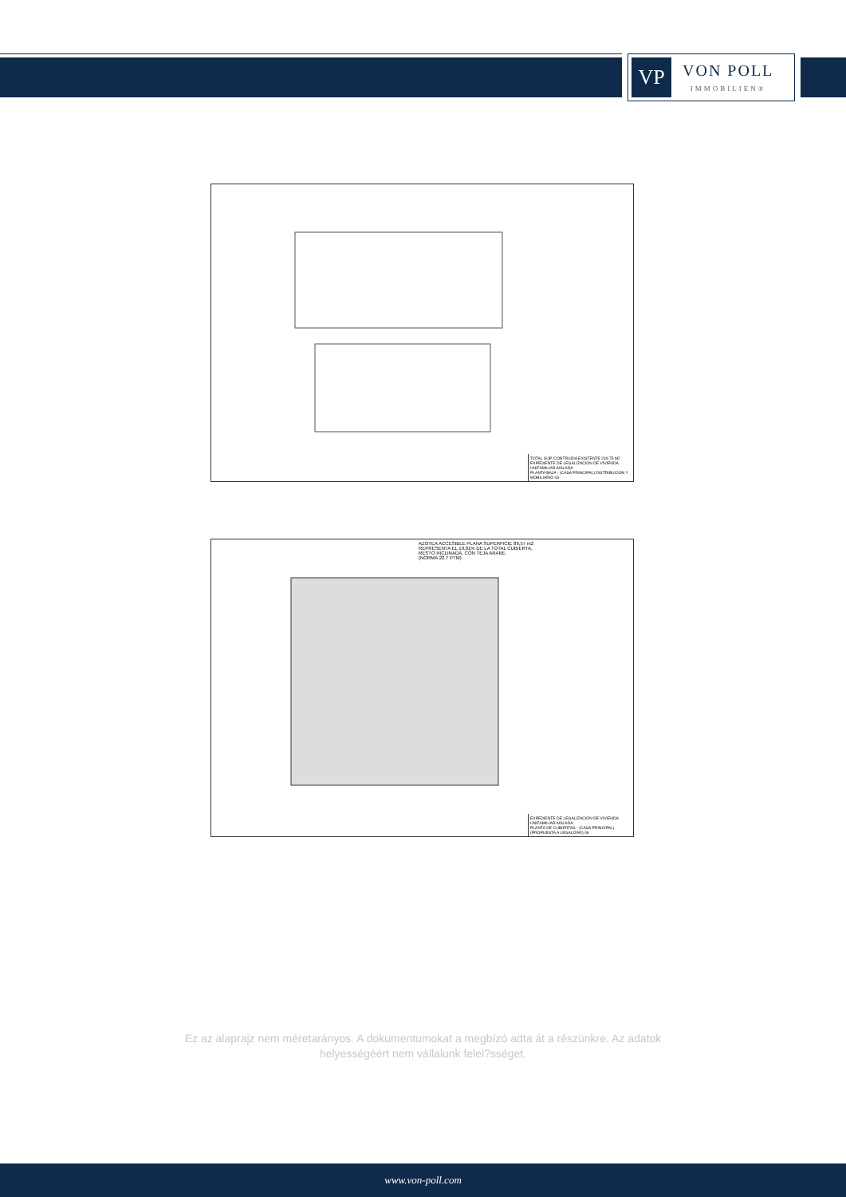VP
VON POLL
IMMOBILIEN®
TOTAL SUP. CONTRUIDA EXISTENTE 249,75 M2
EXPEDIENTE DE LEGALIZACION DE VIVIENDA UNIFAMILIAR AISLADA
PLANTA BAJA - (CASA PRINCIPAL) DISTRIBUCION Y MOBILIARIO 03
AZOTEA ACCESIBLE PLANA SUPERFICIE 89,57 m2
REPRESENTA EL 19,01% DE LA TOTAL CUBIERTA,
RESTO INCLINADA, CON TEJA ARABE.
(NORMA 22.7 PTM)
EXPEDIENTE DE LEGALIZACION DE VIVIENDA UNIFAMILIAR AISLADA
PLANTA DE CUBIERTAS - (CASA PRINCIPAL) (PROPUESTA A LEGALIZAR) 06
Ez az alaprajz nem méretarányos. A dokumentumokat a megbízó adta át a részünkre. Az adatok helyességéért nem vállalunk felel?sséget.
www.von-poll.com